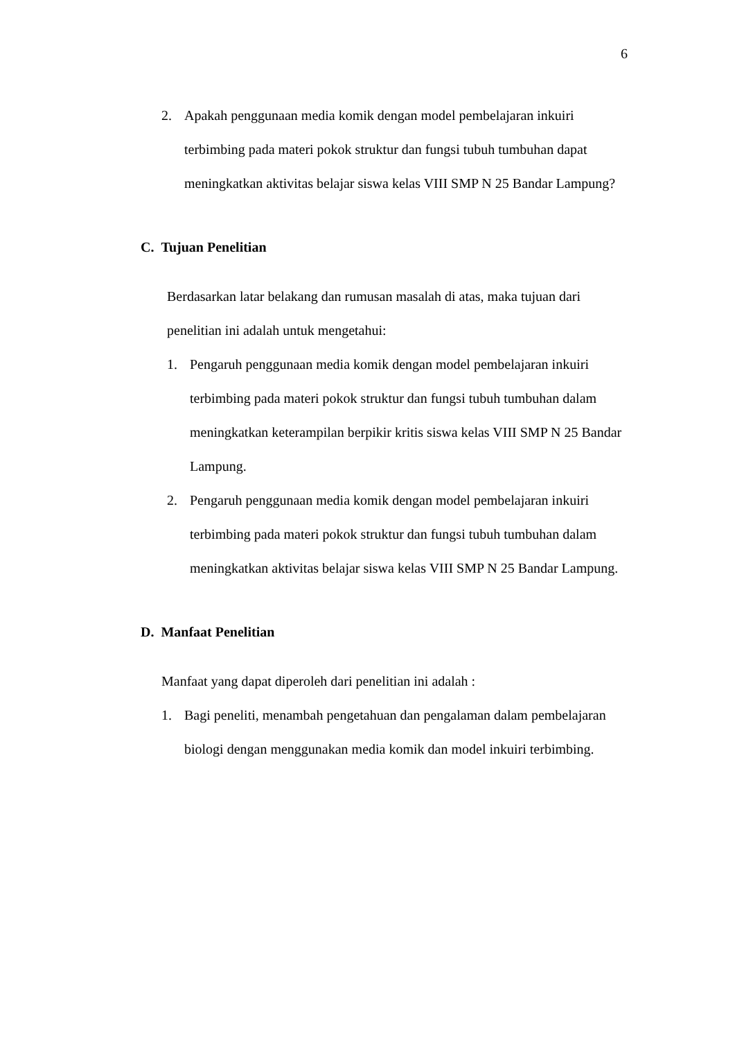6
2. Apakah penggunaan media komik dengan model pembelajaran inkuiri terbimbing pada materi pokok struktur dan fungsi tubuh tumbuhan dapat meningkatkan aktivitas belajar siswa kelas VIII SMP N 25 Bandar Lampung?
C. Tujuan Penelitian
Berdasarkan latar belakang dan rumusan masalah di atas, maka tujuan dari penelitian ini adalah untuk mengetahui:
1. Pengaruh penggunaan media komik dengan model pembelajaran inkuiri terbimbing pada materi pokok struktur dan fungsi tubuh tumbuhan dalam meningkatkan keterampilan berpikir kritis siswa kelas VIII SMP N 25 Bandar Lampung.
2. Pengaruh penggunaan media komik dengan model pembelajaran inkuiri terbimbing pada materi pokok struktur dan fungsi tubuh tumbuhan dalam meningkatkan aktivitas belajar siswa kelas VIII SMP N 25 Bandar Lampung.
D. Manfaat Penelitian
Manfaat yang dapat diperoleh dari penelitian ini adalah :
1. Bagi peneliti, menambah pengetahuan dan pengalaman dalam pembelajaran biologi dengan menggunakan media komik dan model inkuiri terbimbing.